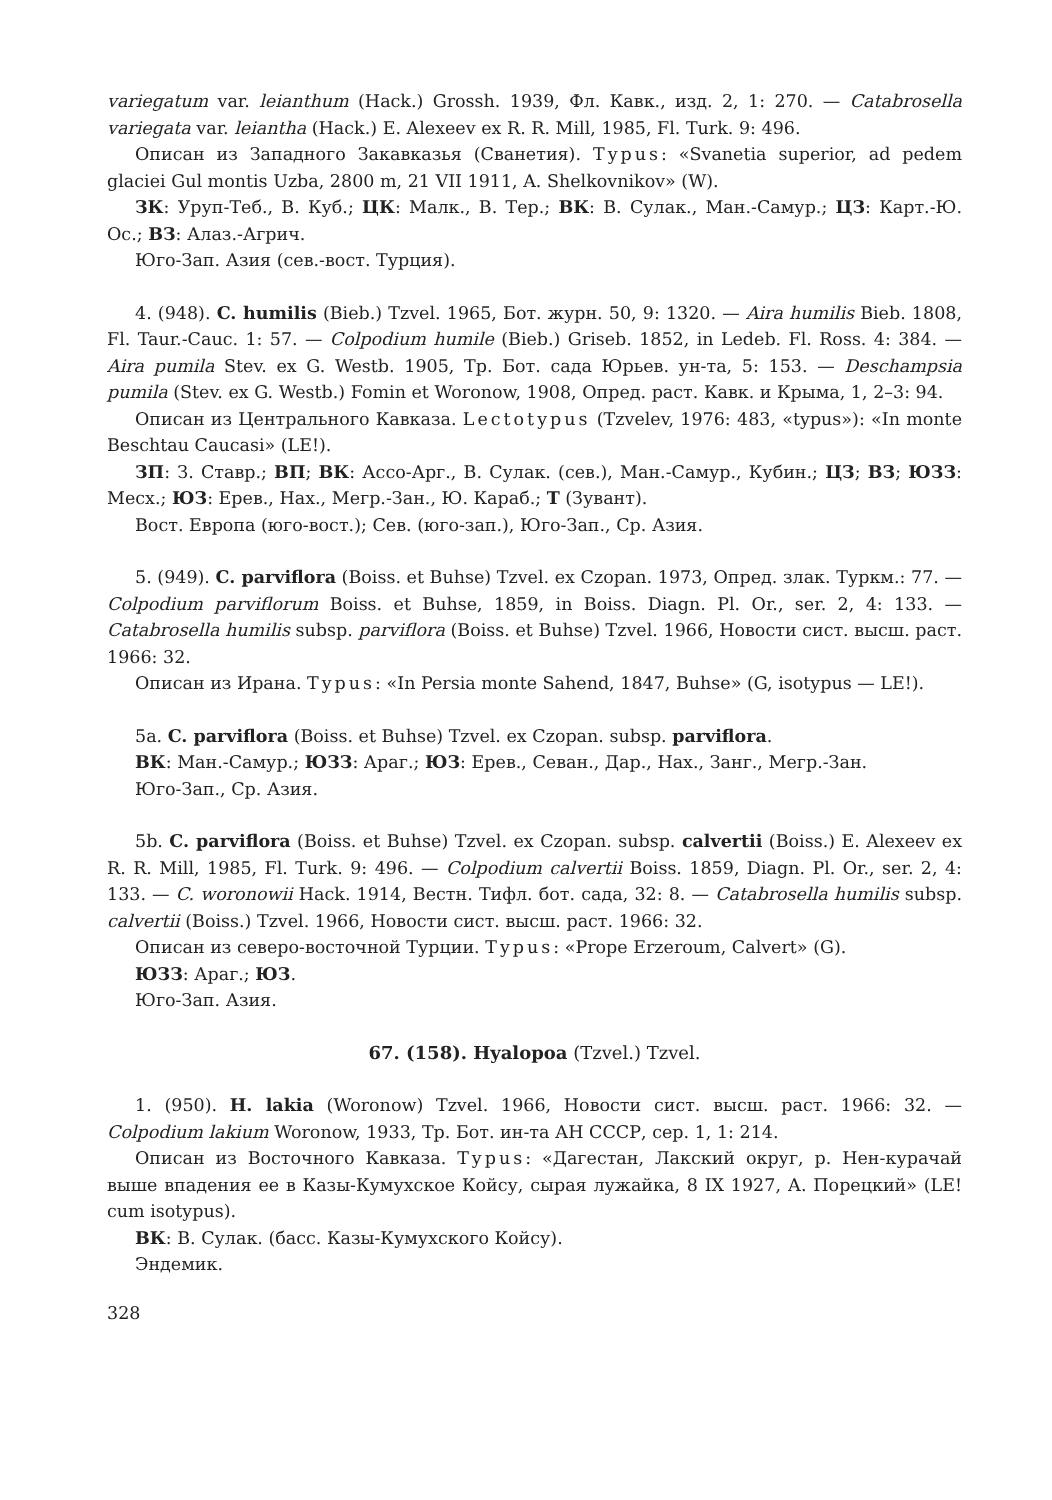variegatum var. leianthum (Hack.) Grossh. 1939, Фл. Кавк., изд. 2, 1: 270. — Catabrosella variegata var. leiantha (Hack.) E. Alexeev ex R. R. Mill, 1985, Fl. Turk. 9: 496.
Описан из Западного Закавказья (Сванетия). Typus: «Svanetia superior, ad pedem glaciei Gul montis Uzba, 2800 m, 21 VII 1911, A. Shelkovnikov» (W).
ЗК: Уруп-Теб., В. Куб.; ЦК: Малк., В. Тер.; ВК: В. Сулак., Ман.-Самур.; ЦЗ: Карт.-Ю. Ос.; ВЗ: Алаз.-Агрич.
Юго-Зап. Азия (сев.-вост. Турция).
4. (948). C. humilis (Bieb.) Tzvel. 1965, Бот. журн. 50, 9: 1320. — Aira humilis Bieb. 1808, Fl. Taur.-Cauc. 1: 57. — Colpodium humile (Bieb.) Griseb. 1852, in Ledeb. Fl. Ross. 4: 384. — Aira pumila Stev. ex G. Westb. 1905, Тр. Бот. сада Юрьев. ун-та, 5: 153. — Deschampsia pumila (Stev. ex G. Westb.) Fomin et Woronow, 1908, Опред. раст. Кавк. и Крыма, 1, 2–3: 94.
Описан из Центрального Кавказа. Lectotypus (Tzvelev, 1976: 483, «typus»): «In monte Beschtau Caucasi» (LE!).
ЗП: З. Ставр.; ВП; ВК: Ассо-Арг., В. Сулак. (сев.), Ман.-Самур., Кубин.; ЦЗ; ВЗ; ЮЗЗ: Месх.; ЮЗ: Ерев., Нах., Мегр.-Зан., Ю. Караб.; Т (Зувант).
Вост. Европа (юго-вост.); Сев. (юго-зап.), Юго-Зап., Ср. Азия.
5. (949). C. parviflora (Boiss. et Buhse) Tzvel. ex Czopan. 1973, Опред. злак. Туркм.: 77. — Colpodium parviflorum Boiss. et Buhse, 1859, in Boiss. Diagn. Pl. Or., ser. 2, 4: 133. — Catabrosella humilis subsp. parviflora (Boiss. et Buhse) Tzvel. 1966, Новости сист. высш. раст. 1966: 32.
Описан из Ирана. Typus: «In Persia monte Sahend, 1847, Buhse» (G, isotypus — LE!).
5a. C. parviflora (Boiss. et Buhse) Tzvel. ex Czopan. subsp. parviflora.
ВК: Ман.-Самур.; ЮЗЗ: Араг.; ЮЗ: Ерев., Севан., Дар., Нах., Занг., Мегр.-Зан.
Юго-Зап., Ср. Азия.
5b. C. parviflora (Boiss. et Buhse) Tzvel. ex Czopan. subsp. calvertii (Boiss.) E. Alexeev ex R. R. Mill, 1985, Fl. Turk. 9: 496. — Colpodium calvertii Boiss. 1859, Diagn. Pl. Or., ser. 2, 4: 133. — C. woronowii Hack. 1914, Вестн. Тифл. бот. сада, 32: 8. — Catabrosella humilis subsp. calvertii (Boiss.) Tzvel. 1966, Новости сист. высш. раст. 1966: 32.
Описан из северо-восточной Турции. Typus: «Prope Erzeroum, Calvert» (G).
ЮЗЗ: Араг.; ЮЗ.
Юго-Зап. Азия.
67. (158). Hyalopoa (Tzvel.) Tzvel.
1. (950). H. lakia (Woronow) Tzvel. 1966, Новости сист. высш. раст. 1966: 32. — Colpodium lakium Woronow, 1933, Тр. Бот. ин-та АН СССР, сер. 1, 1: 214.
Описан из Восточного Кавказа. Typus: «Дагестан, Лакский округ, р. Нен-курачай выше впадения ее в Казы-Кумухское Койсу, сырая лужайка, 8 IX 1927, А. Порецкий» (LE! cum isotypus).
ВК: В. Сулак. (басс. Казы-Кумухского Койсу).
Эндемик.
328